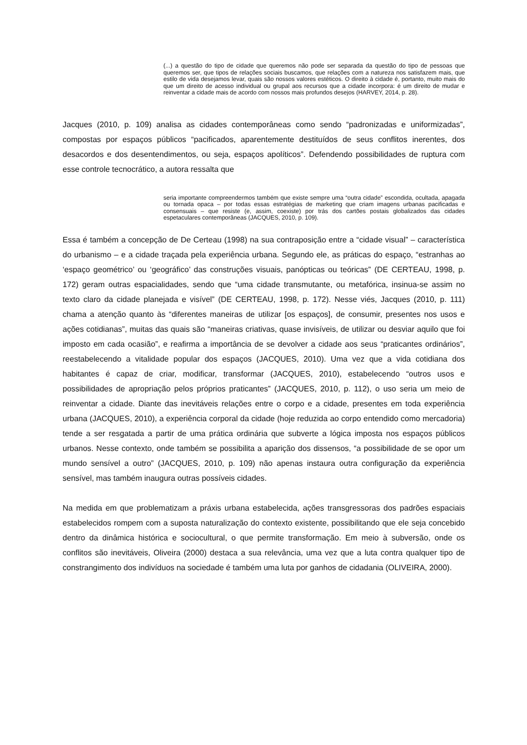(...) a questão do tipo de cidade que queremos não pode ser separada da questão do tipo de pessoas que queremos ser, que tipos de relações sociais buscamos, que relações com a natureza nos satisfazem mais, que estilo de vida desejamos levar, quais são nossos valores estéticos. O direito à cidade é, portanto, muito mais do que um direito de acesso individual ou grupal aos recursos que a cidade incorpora: é um direito de mudar e reinventar a cidade mais de acordo com nossos mais profundos desejos (HARVEY, 2014, p. 28).
Jacques (2010, p. 109) analisa as cidades contemporâneas como sendo “padronizadas e uniformizadas”, compostas por espaços públicos “pacificados, aparentemente destituídos de seus conflitos inerentes, dos desacordos e dos desentendimentos, ou seja, espaços apolíticos”. Defendendo possibilidades de ruptura com esse controle tecnocrático, a autora ressalta que
seria importante compreendermos também que existe sempre uma “outra cidade” escondida, ocultada, apagada ou tornada opaca – por todas essas estratégias de marketing que criam imagens urbanas pacificadas e consensuais – que resiste (e, assim, coexiste) por trás dos cartões postais globalizados das cidades espetaculares contemporâneas (JACQUES, 2010, p. 109).
Essa é também a concepção de De Certeau (1998) na sua contraposição entre a “cidade visual” – característica do urbanismo – e a cidade traçada pela experiência urbana. Segundo ele, as práticas do espaço, “estranhas ao ‘espaço geométrico’ ou ‘geográfico’ das construções visuais, panópticas ou teóricas” (DE CERTEAU, 1998, p. 172) geram outras espacialidades, sendo que “uma cidade transmutante, ou metafórica, insinua-se assim no texto claro da cidade planejada e visível” (DE CERTEAU, 1998, p. 172). Nesse viés, Jacques (2010, p. 111) chama a atenção quanto às “diferentes maneiras de utilizar [os espaços], de consumir, presentes nos usos e ações cotidianas”, muitas das quais são “maneiras criativas, quase invisíveis, de utilizar ou desviar aquilo que foi imposto em cada ocasião”, e reafirma a importância de se devolver a cidade aos seus “praticantes ordinários”, reestabelecendo a vitalidade popular dos espaços (JACQUES, 2010). Uma vez que a vida cotidiana dos habitantes é capaz de criar, modificar, transformar (JACQUES, 2010), estabelecendo “outros usos e possibilidades de apropriação pelos próprios praticantes” (JACQUES, 2010, p. 112), o uso seria um meio de reinventar a cidade. Diante das inevitáveis relações entre o corpo e a cidade, presentes em toda experiência urbana (JACQUES, 2010), a experiência corporal da cidade (hoje reduzida ao corpo entendido como mercadoria) tende a ser resgatada a partir de uma prática ordinária que subverte a lógica imposta nos espaços públicos urbanos. Nesse contexto, onde também se possibilita a aparição dos dissensos, “a possibilidade de se opor um mundo sensível a outro” (JACQUES, 2010, p. 109) não apenas instaura outra configuração da experiência sensível, mas também inaugura outras possíveis cidades.
Na medida em que problematizam a práxis urbana estabelecida, ações transgressoras dos padrões espaciais estabelecidos rompem com a suposta naturalização do contexto existente, possibilitando que ele seja concebido dentro da dinâmica histórica e sociocultural, o que permite transformação. Em meio à subversão, onde os conflitos são inevitáveis, Oliveira (2000) destaca a sua relevância, uma vez que a luta contra qualquer tipo de constrangimento dos indivíduos na sociedade é também uma luta por ganhos de cidadania (OLIVEIRA, 2000).